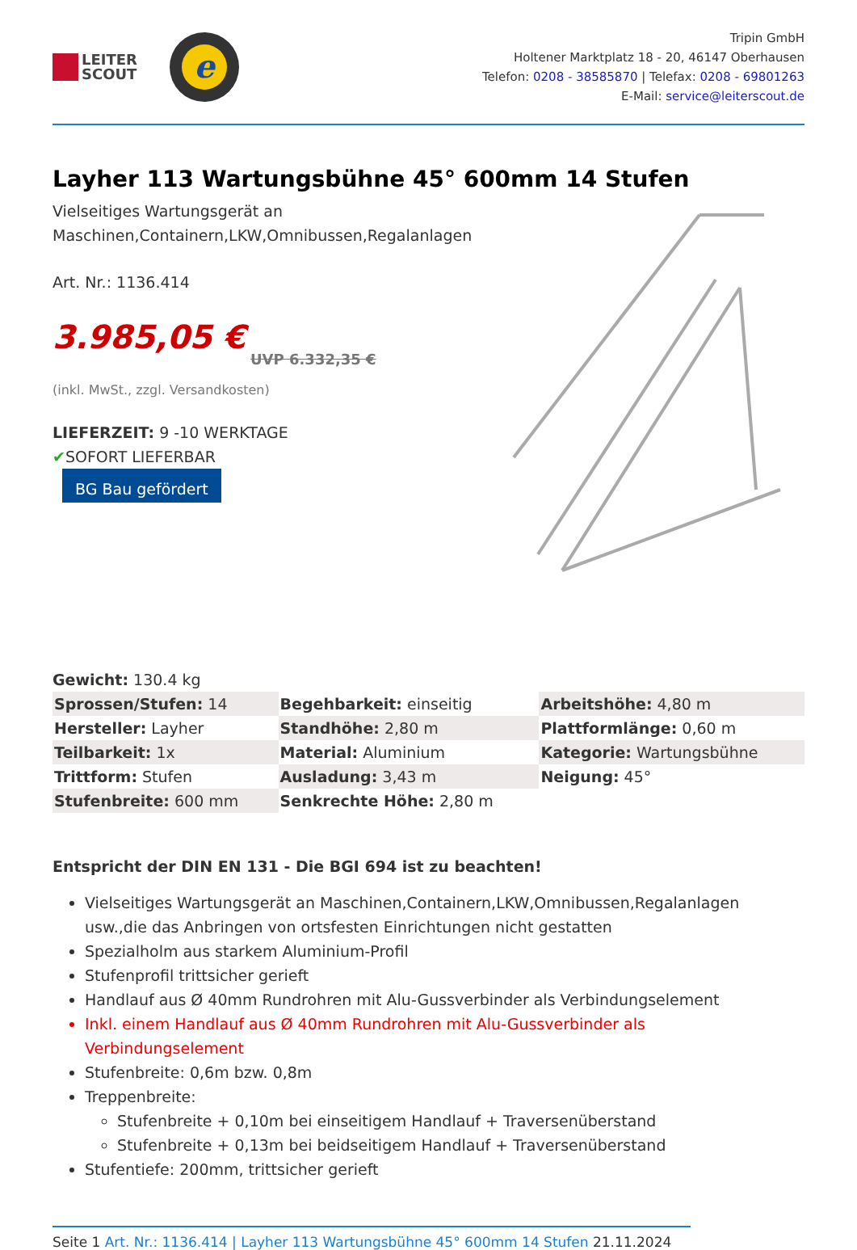LEITER
SCOUT
e
Tripin GmbH
Holtener Marktplatz 18 - 20, 46147 Oberhausen
Telefon: 0208 - 38585870 | Telefax: 0208 - 69801263
E-Mail: service@leiterscout.de
Layher 113 Wartungsbühne 45° 600mm 14 Stufen
Vielseitiges Wartungsgerät an
Maschinen,Containern,LKW,Omnibussen,Regalanlagen
Art. Nr.: 1136.414
3.985,05 €
UVP 6.332,35 €
(inkl. MwSt., zzgl. Versandkosten)
LIEFERZEIT: 9 -10 WERKTAGE
✔SOFORT LIEFERBAR
BG Bau gefördert
Gewicht: 130.4 kg
| Sprossen/Stufen: 14 | Begehbarkeit: einseitig | Arbeitshöhe: 4,80 m |
| Hersteller: Layher | Standhöhe: 2,80 m | Plattformlänge: 0,60 m |
| Teilbarkeit: 1x | Material: Aluminium | Kategorie: Wartungsbühne |
| Trittform: Stufen | Ausladung: 3,43 m | Neigung: 45° |
| Stufenbreite: 600 mm | Senkrechte Höhe: 2,80 m | |
Entspricht der DIN EN 131 - Die BGI 694 ist zu beachten!
Vielseitiges Wartungsgerät an Maschinen,Containern,LKW,Omnibussen,Regalanlagen usw.,die das Anbringen von ortsfesten Einrichtungen nicht gestatten
Spezialholm aus starkem Aluminium-Profil
Stufenprofil trittsicher gerieft
Handlauf aus Ø 40mm Rundrohren mit Alu-Gussverbinder als Verbindungselement
Inkl. einem Handlauf aus Ø 40mm Rundrohren mit Alu-Gussverbinder als Verbindungselement
Stufenbreite: 0,6m bzw. 0,8m
Treppenbreite:
Stufenbreite + 0,10m bei einseitigem Handlauf + Traversenüberstand
Stufenbreite + 0,13m bei beidseitigem Handlauf + Traversenüberstand
Stufentiefe: 200mm, trittsicher gerieft
Seite 1 Art. Nr.: 1136.414 | Layher 113 Wartungsbühne 45° 600mm 14 Stufen 21.11.2024